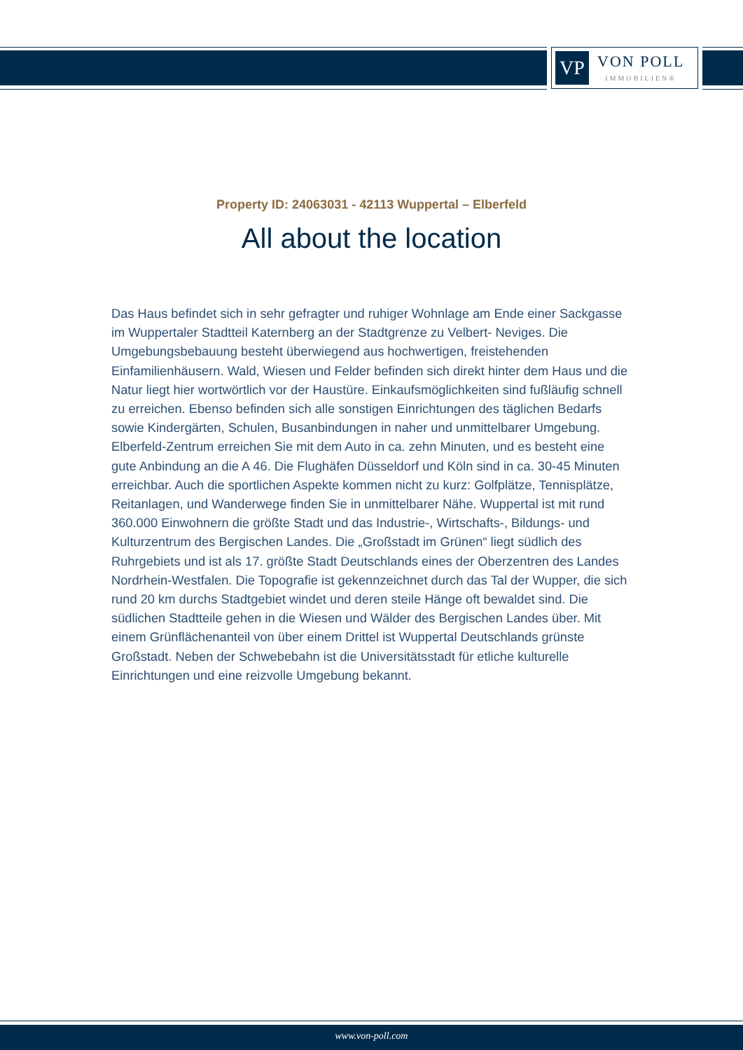VP
VON POLL
IMMOBILIEN®
Property ID: 24063031 - 42113 Wuppertal – Elberfeld
All about the location
Das Haus befindet sich in sehr gefragter und ruhiger Wohnlage am Ende einer Sackgasse im Wuppertaler Stadtteil Katernberg an der Stadtgrenze zu Velbert- Neviges. Die Umgebungsbebauung besteht überwiegend aus hochwertigen, freistehenden Einfamilienhäusern. Wald, Wiesen und Felder befinden sich direkt hinter dem Haus und die Natur liegt hier wortwörtlich vor der Haustüre. Einkaufsmöglichkeiten sind fußläufig schnell zu erreichen. Ebenso befinden sich alle sonstigen Einrichtungen des täglichen Bedarfs sowie Kindergärten, Schulen, Busanbindungen in naher und unmittelbarer Umgebung. Elberfeld-Zentrum erreichen Sie mit dem Auto in ca. zehn Minuten, und es besteht eine gute Anbindung an die A 46. Die Flughäfen Düsseldorf und Köln sind in ca. 30-45 Minuten erreichbar. Auch die sportlichen Aspekte kommen nicht zu kurz: Golfplätze, Tennisplätze, Reitanlagen, und Wanderwege finden Sie in unmittelbarer Nähe. Wuppertal ist mit rund 360.000 Einwohnern die größte Stadt und das Industrie-, Wirtschafts-, Bildungs- und Kulturzentrum des Bergischen Landes. Die „Großstadt im Grünen“ liegt südlich des Ruhrgebiets und ist als 17. größte Stadt Deutschlands eines der Oberzentren des Landes Nordrhein-Westfalen. Die Topografie ist gekennzeichnet durch das Tal der Wupper, die sich rund 20 km durchs Stadtgebiet windet und deren steile Hänge oft bewaldet sind. Die südlichen Stadtteile gehen in die Wiesen und Wälder des Bergischen Landes über. Mit einem Grünflächenanteil von über einem Drittel ist Wuppertal Deutschlands grünste Großstadt. Neben der Schwebebahn ist die Universitätsstadt für etliche kulturelle Einrichtungen und eine reizvolle Umgebung bekannt.
www.von-poll.com